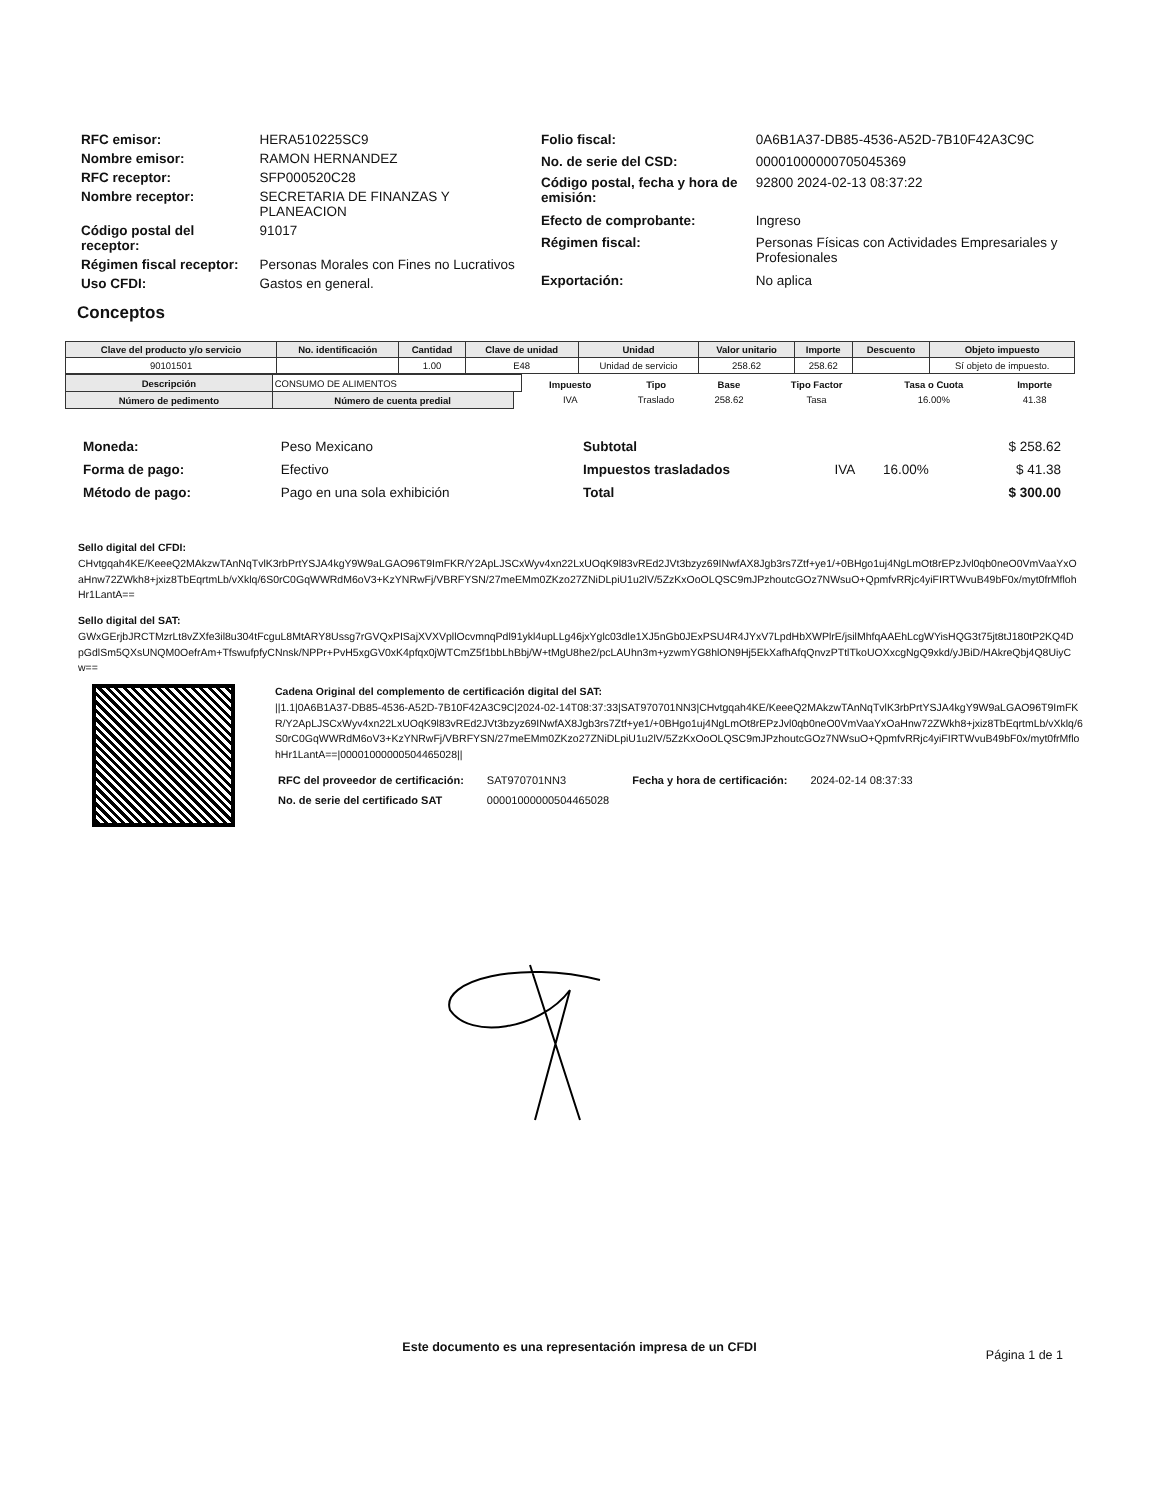| RFC emisor: | HERA510225SC9 |
| Nombre emisor: | RAMON HERNANDEZ |
| RFC receptor: | SFP000520C28 |
| Nombre receptor: | SECRETARIA DE FINANZAS Y PLANEACION |
| Código postal del receptor: | 91017 |
| Régimen fiscal receptor: | Personas Morales con Fines no Lucrativos |
| Uso CFDI: | Gastos en general. |
| Folio fiscal: | 0A6B1A37-DB85-4536-A52D-7B10F42A3C9C |
| No. de serie del CSD: | 00001000000705045369 |
| Código postal, fecha y hora de emisión: | 92800 2024-02-13 08:37:22 |
| Efecto de comprobante: | Ingreso |
| Régimen fiscal: | Personas Físicas con Actividades Empresariales y Profesionales |
| Exportación: | No aplica |
Conceptos
| Clave del producto y/o servicio | No. identificación | Cantidad | Clave de unidad | Unidad | Valor unitario | Importe | Descuento | Objeto impuesto |
| --- | --- | --- | --- | --- | --- | --- | --- | --- |
| 90101501 | | 1.00 | E48 | Unidad de servicio | 258.62 | 258.62 | | Sí objeto de impuesto. |
| Descripción | CONSUMO DE ALIMENTOS | | | / Impuesto / Tipo / Base / Tipo Factor / Tasa o Cuota / Importe / / --- / --- / --- / --- / --- / --- / / IVA / Traslado / 258.62 / Tasa / 16.00% / 41.38 / |
| Número de pedimento | | Número de cuenta predial | | |
| Moneda: | Peso Mexicano |
| Forma de pago: | Efectivo |
| Método de pago: | Pago en una sola exhibición |
| Subtotal | | | $ 258.62 |
| Impuestos trasladados | IVA | 16.00% | $ 41.38 |
| Total | | | $ 300.00 |
Sello digital del CFDI:
CHvtgqah4KE/KeeeQ2MAkzwTAnNqTvlK3rbPrtYSJA4kgY9W9aLGAO96T9ImFKR/Y2ApLJSCxWyv4xn22LxUOqK9l83vREd2JVt3bzyz69INwfAX8Jgb3rs7Ztf+ye1/+0BHgo1uj4NgLmOt8rEPzJvl0qb0neO0VmVaaYxOaHnw72ZWkh8+jxiz8TbEqrtmLb/vXklq/6S0rC0GqWWRdM6oV3+KzYNRwFj/VBRFYSN/27meEMm0ZKzo27ZNiDLpiU1u2lV/5ZzKxOoOLQSC9mJPzhoutcGOz7NWsuO+QpmfvRRjc4yiFIRTWvuB49bF0x/myt0frMflohHr1LantA==
Sello digital del SAT:
GWxGErjbJRCTMzrLt8vZXfe3il8u304tFcguL8MtARY8Ussg7rGVQxPISajXVXVpllOcvmnqPdl91ykl4upLLg46jxYglc03dle1XJ5nGb0JExPSU4R4JYxV7LpdHbXWPlrE/jsilMhfqAAEhLcgWYisHQG3t75jt8tJ180tP2KQ4DpGdlSm5QXsUNQM0OefrAm+TfswufpfyCNnsk/NPPr+PvH5xgGV0xK4pfqx0jWTCmZ5f1bbLhBbj/W+tMgU8he2/pcLAUhn3m+yzwmYG8hlON9Hj5EkXafhAfqQnvzPTtlTkoUOXxcgNgQ9xkd/yJBiD/HAkreQbj4Q8UiyCw==
Cadena Original del complemento de certificación digital del SAT:
||1.1|0A6B1A37-DB85-4536-A52D-7B10F42A3C9C|2024-02-14T08:37:33|SAT970701NN3|CHvtgqah4KE/KeeeQ2MAkzwTAnNqTvlK3rbPrtYSJA4kgY9W9aLGAO96T9ImFKR/Y2ApLJSCxWyv4xn22LxUOqK9l83vREd2JVt3bzyz69INwfAX8Jgb3rs7Ztf+ye1/+0BHgo1uj4NgLmOt8rEPzJvl0qb0neO0VmVaaYxOaHnw72ZWkh8+jxiz8TbEqrtmLb/vXklq/6S0rC0GqWWRdM6oV3+KzYNRwFj/VBRFYSN/27meEMm0ZKzo27ZNiDLpiU1u2lV/5ZzKxOoOLQSC9mJPzhoutcGOz7NWsuO+QpmfvRRjc4yiFIRTWvuB49bF0x/myt0frMflohHr1LantA==|00001000000504465028||
| RFC del proveedor de certificación: | SAT970701NN3 | Fecha y hora de certificación: | 2024-02-14 08:37:33 |
| No. de serie del certificado SAT | 00001000000504465028 | | |
Este documento es una representación impresa de un CFDI
Página 1 de 1